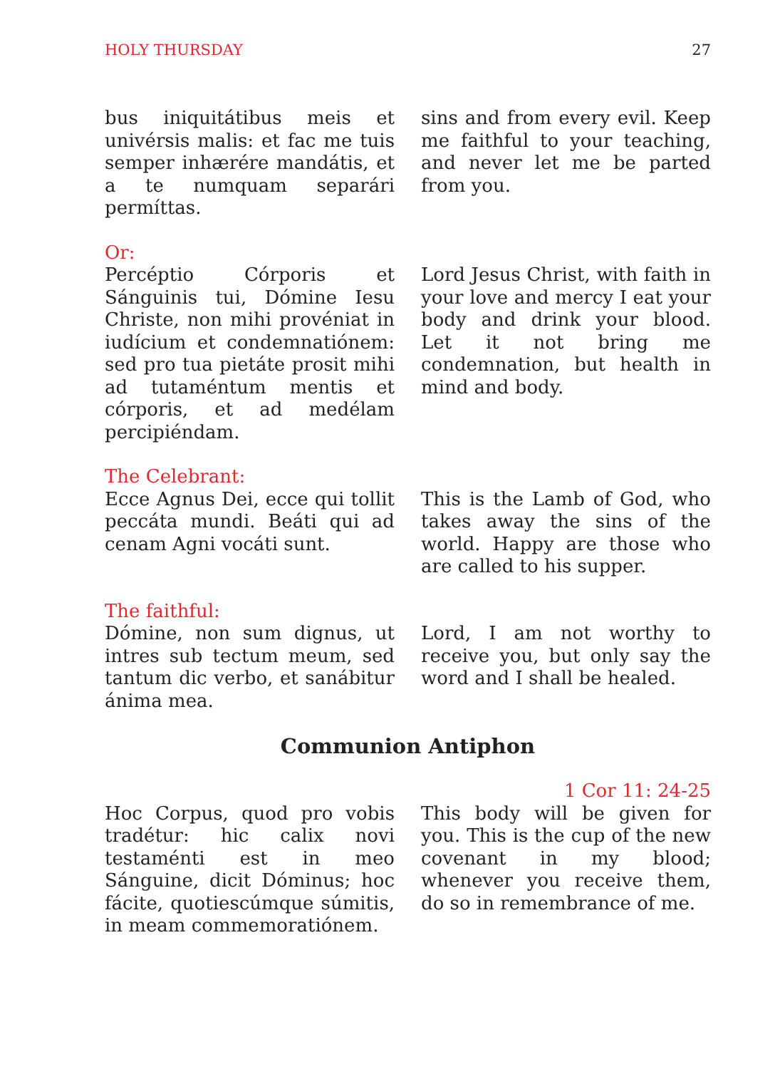HOLY THURSDAY 27
bus iniquitátibus meis et univérsis malis: et fac me tuis semper inhærére mandátis, et a te numquam separári permíttas.
sins and from every evil. Keep me faithful to your teaching, and never let me be parted from you.
Or:
Percéptio Córporis et Sánguinis tui, Dómine Iesu Christe, non mihi provéniat in iudícium et condemnatiónem: sed pro tua pietáte prosit mihi ad tutaméntum mentis et córporis, et ad medélam percipiéndam.
Lord Jesus Christ, with faith in your love and mercy I eat your body and drink your blood. Let it not bring me condemnation, but health in mind and body.
The Celebrant:
Ecce Agnus Dei, ecce qui tollit peccáta mundi. Beáti qui ad cenam Agni vocáti sunt.
This is the Lamb of God, who takes away the sins of the world. Happy are those who are called to his supper.
The faithful:
Dómine, non sum dignus, ut intres sub tectum meum, sed tantum dic verbo, et sanábitur ánima mea.
Lord, I am not worthy to receive you, but only say the word and I shall be healed.
Communion Antiphon
Hoc Corpus, quod pro vobis tradétur: hic calix novi testaménti est in meo Sánguine, dicit Dóminus; hoc fácite, quotiescúmque súmitis, in meam commemoratiónem.
1 Cor 11: 24-25
This body will be given for you. This is the cup of the new covenant in my blood; whenever you receive them, do so in remembrance of me.